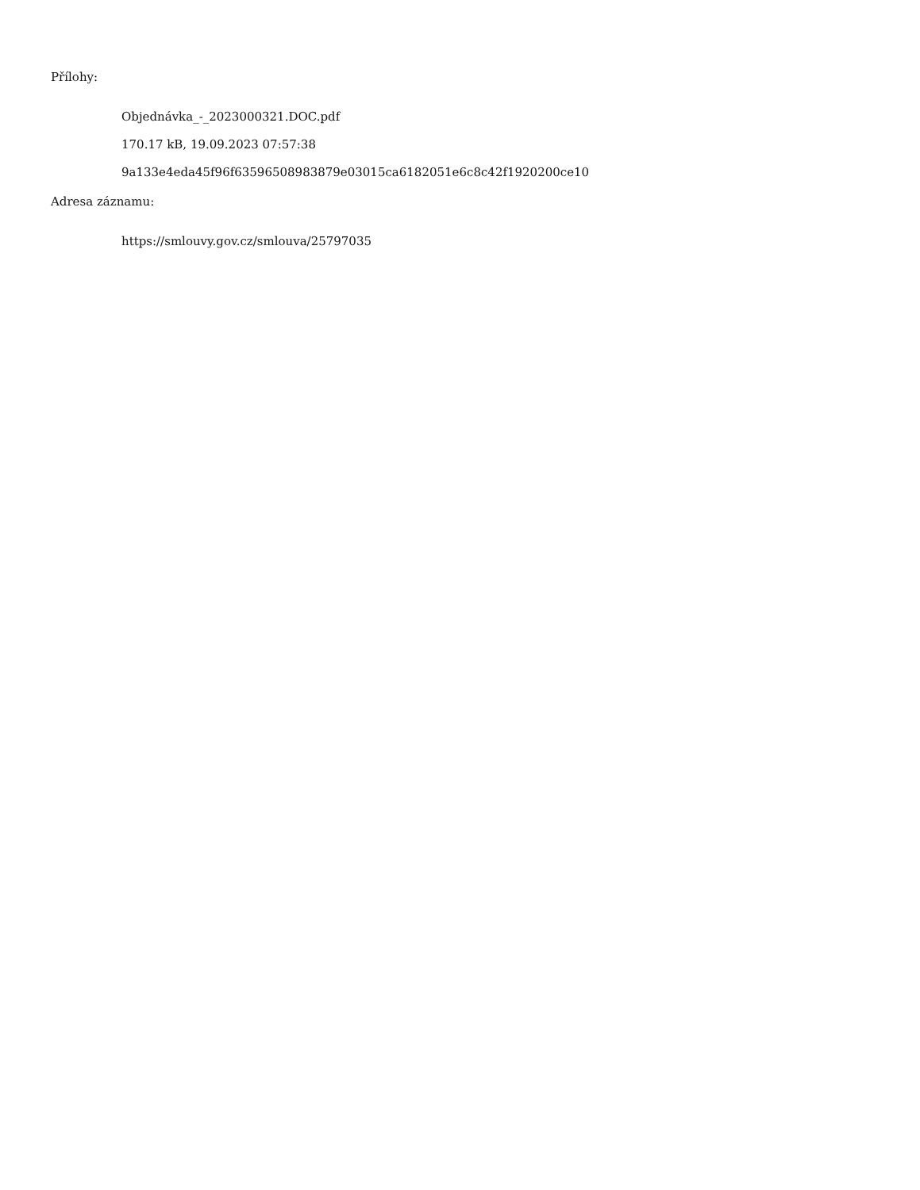Přílohy:
Objednávka_-_2023000321.DOC.pdf
170.17 kB, 19.09.2023 07:57:38
9a133e4eda45f96f63596508983879e03015ca6182051e6c8c42f1920200ce10
Adresa záznamu:
https://smlouvy.gov.cz/smlouva/25797035